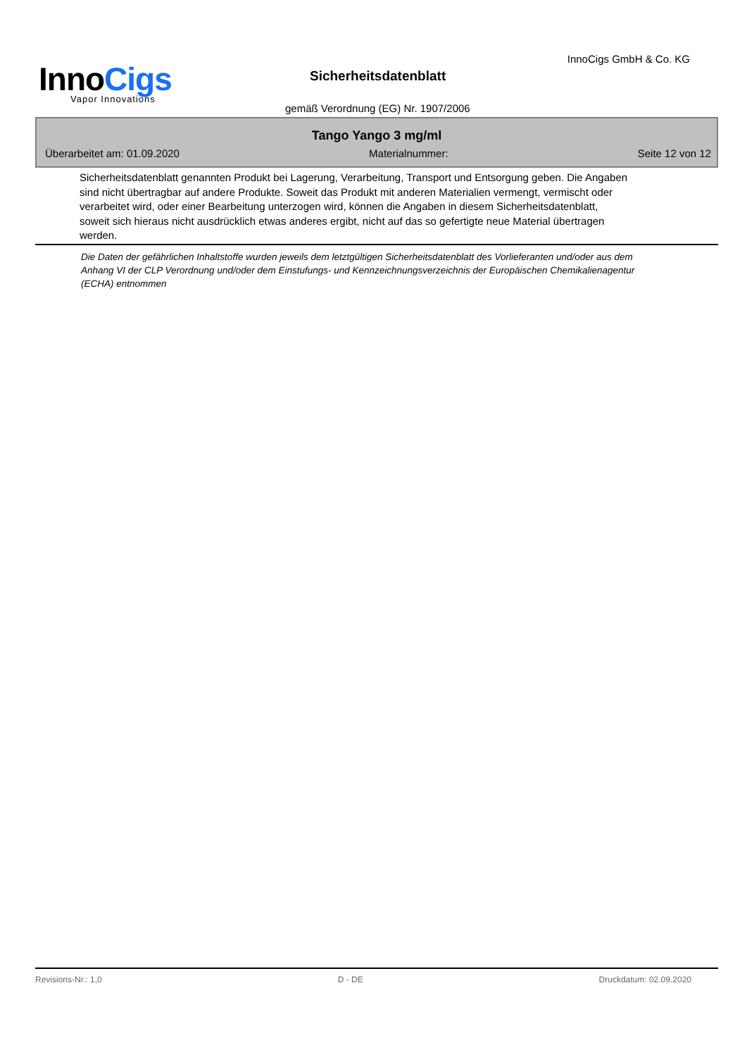InnoCigs
Vapor Innovations
Sicherheitsdatenblatt
InnoCigs GmbH & Co. KG
gemäß Verordnung (EG) Nr. 1907/2006
Tango Yango 3 mg/ml
Überarbeitet am: 01.09.2020 Materialnummer: Seite 12 von 12
Sicherheitsdatenblatt genannten Produkt bei Lagerung, Verarbeitung, Transport und Entsorgung geben. Die Angaben sind nicht übertragbar auf andere Produkte. Soweit das Produkt mit anderen Materialien vermengt, vermischt oder verarbeitet wird, oder einer Bearbeitung unterzogen wird, können die Angaben in diesem Sicherheitsdatenblatt, soweit sich hieraus nicht ausdrücklich etwas anderes ergibt, nicht auf das so gefertigte neue Material übertragen werden.
Die Daten der gefährlichen Inhaltstoffe wurden jeweils dem letztgültigen Sicherheitsdatenblatt des Vorlieferanten und/oder aus dem Anhang VI der CLP Verordnung und/oder dem Einstufungs- und Kennzeichnungsverzeichnis der Europäischen Chemikalienagentur (ECHA) entnommen
Revisions-Nr.: 1,0 D - DE Druckdatum: 02.09.2020